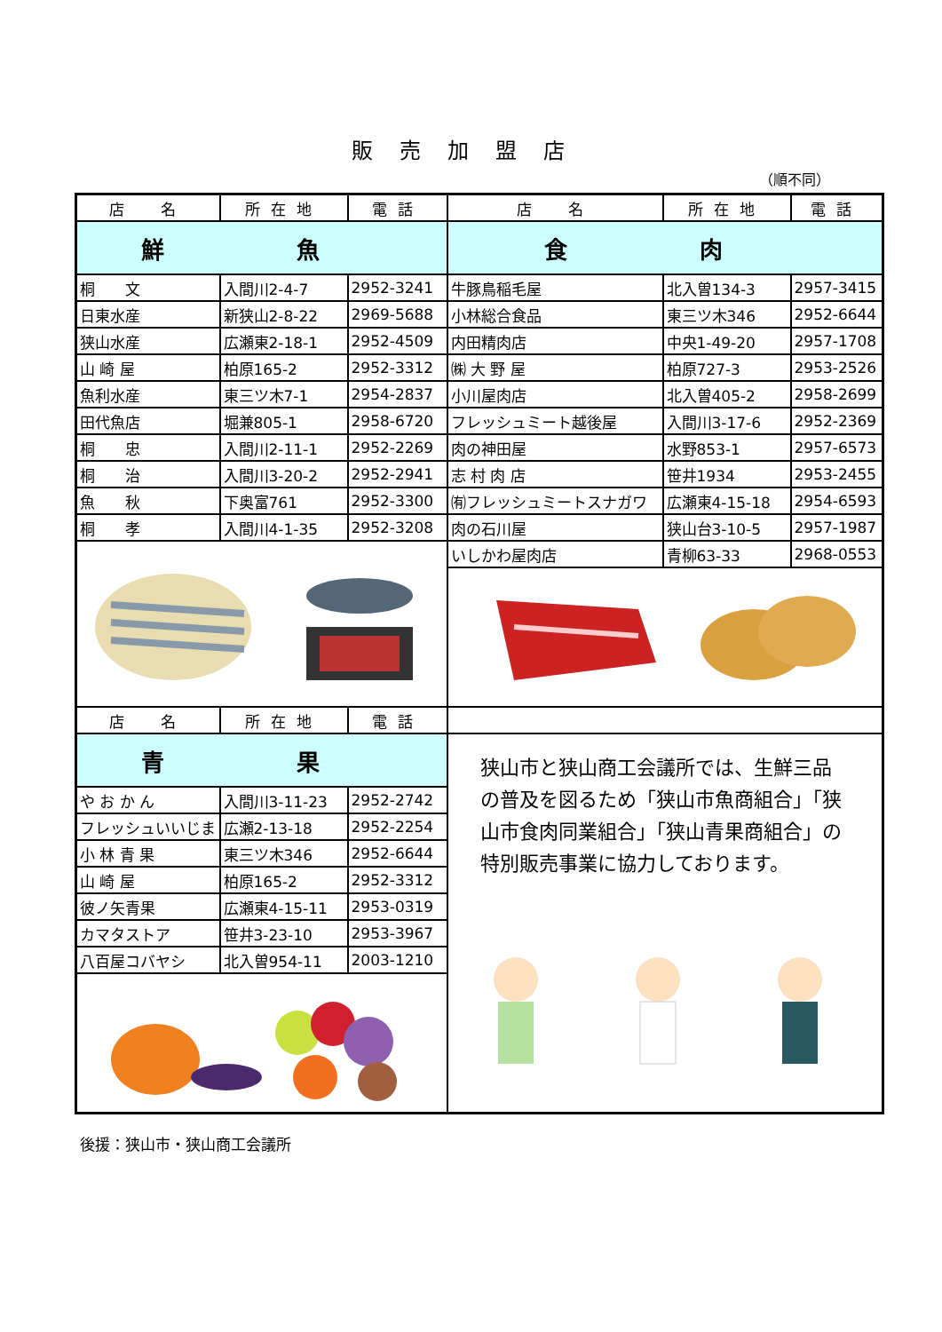販売加盟店
（順不同）
| 店 名 | 所在地 | 電話 | 店 名 | 所在地 | 電話 |
| --- | --- | --- | --- | --- | --- |
| 鮮 魚 | | | 食 肉 | | |
| 桐 文 | 入間川2-4-7 | 2952-3241 | 牛豚鳥稲毛屋 | 北入曽134-3 | 2957-3415 |
| 日東水産 | 新狭山2-8-22 | 2969-5688 | 小林総合食品 | 東三ツ木346 | 2952-6644 |
| 狭山水産 | 広瀬東2-18-1 | 2952-4509 | 内田精肉店 | 中央1-49-20 | 2957-1708 |
| 山 崎 屋 | 柏原165-2 | 2952-3312 | ㈱ 大 野 屋 | 柏原727-3 | 2953-2526 |
| 魚利水産 | 東三ツ木7-1 | 2954-2837 | 小川屋肉店 | 北入曽405-2 | 2958-2699 |
| 田代魚店 | 堀兼805-1 | 2958-6720 | フレッシュミート越後屋 | 入間川3-17-6 | 2952-2369 |
| 桐 忠 | 入間川2-11-1 | 2952-2269 | 肉の神田屋 | 水野853-1 | 2957-6573 |
| 桐 治 | 入間川3-20-2 | 2952-2941 | 志 村 肉 店 | 笹井1934 | 2953-2455 |
| 魚 秋 | 下奥富761 | 2952-3300 | ㈲フレッシュミートスナガワ | 広瀬東4-15-18 | 2954-6593 |
| 桐 孝 | 入間川4-1-35 | 2952-3208 | 肉の石川屋 | 狭山台3-10-5 | 2957-1987 |
| | | | いしかわ屋肉店 | 青柳63-33 | 2968-0553 |
| 店 名 | 所在地 | 電話 | | | |
| 青 果 | | | 狭山市と狭山商工会議所では、生鮮三品の普及を図るため「狭山市魚商組合」「狭山市食肉同業組合」「狭山青果商組合」の特別販売事業に協力しております。 | | |
| や お か ん | 入間川3-11-23 | 2952-2742 | | | |
| フレッシュいいじま | 広瀬2-13-18 | 2952-2254 | | | |
| 小 林 青 果 | 東三ツ木346 | 2952-6644 | | | |
| 山 崎 屋 | 柏原165-2 | 2952-3312 | | | |
| 彼ノ矢青果 | 広瀬東4-15-11 | 2953-0319 | | | |
| カマタストア | 笹井3-23-10 | 2953-3967 | | | |
| 八百屋コバヤシ | 北入曽954-11 | 2003-1210 | | | |
後援：狭山市・狭山商工会議所